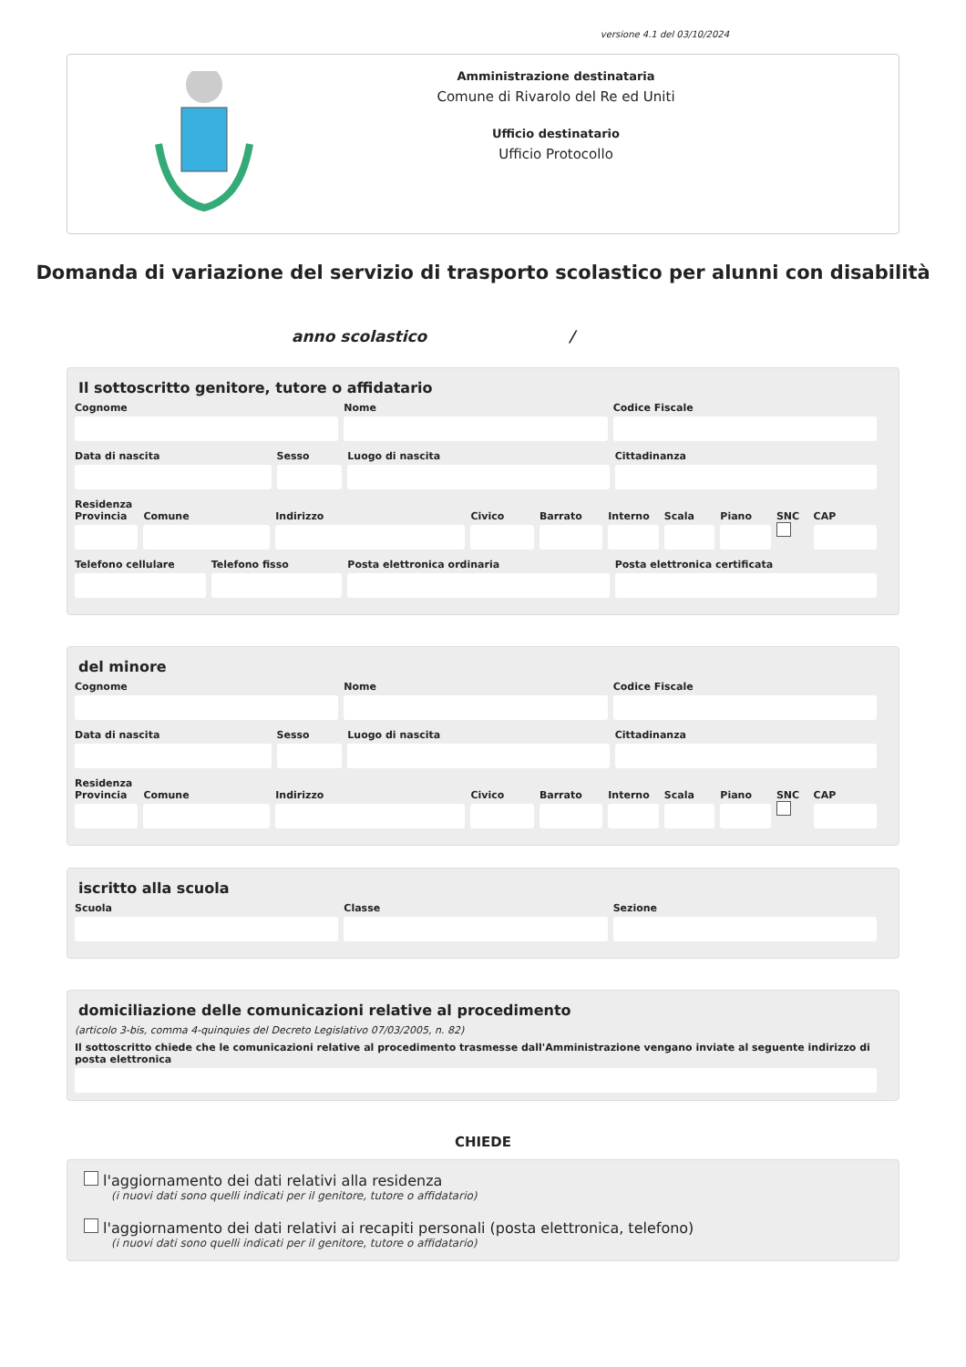versione 4.1 del 03/10/2024
Amministrazione destinataria
Comune di Rivarolo del Re ed Uniti
Ufficio destinatario
Ufficio Protocollo
Domanda di variazione del servizio di trasporto scolastico per alunni con disabilità
anno scolastico /
Il sottoscritto genitore, tutore o affidatario
Cognome Nome Codice Fiscale
Data di nascita Sesso Luogo di nascita Cittadinanza
Residenza
Provincia Comune Indirizzo Civico Barrato Interno Scala Piano SNC
CAP
Telefono cellulare Telefono fisso Posta elettronica ordinaria Posta elettronica certificata
del minore
Cognome Nome Codice Fiscale
Data di nascita Sesso Luogo di nascita Cittadinanza
Residenza
Provincia Comune Indirizzo Civico Barrato Interno Scala Piano SNC
CAP
iscritto alla scuola
Scuola Classe Sezione
domiciliazione delle comunicazioni relative al procedimento
(articolo 3-bis, comma 4-quinquies del Decreto Legislativo 07/03/2005, n. 82)
Il sottoscritto chiede che le comunicazioni relative al procedimento trasmesse dall'Amministrazione vengano inviate al seguente indirizzo di posta elettronica
CHIEDE
l'aggiornamento dei dati relativi alla residenza
(i nuovi dati sono quelli indicati per il genitore, tutore o affidatario)
l'aggiornamento dei dati relativi ai recapiti personali (posta elettronica, telefono)
(i nuovi dati sono quelli indicati per il genitore, tutore o affidatario)